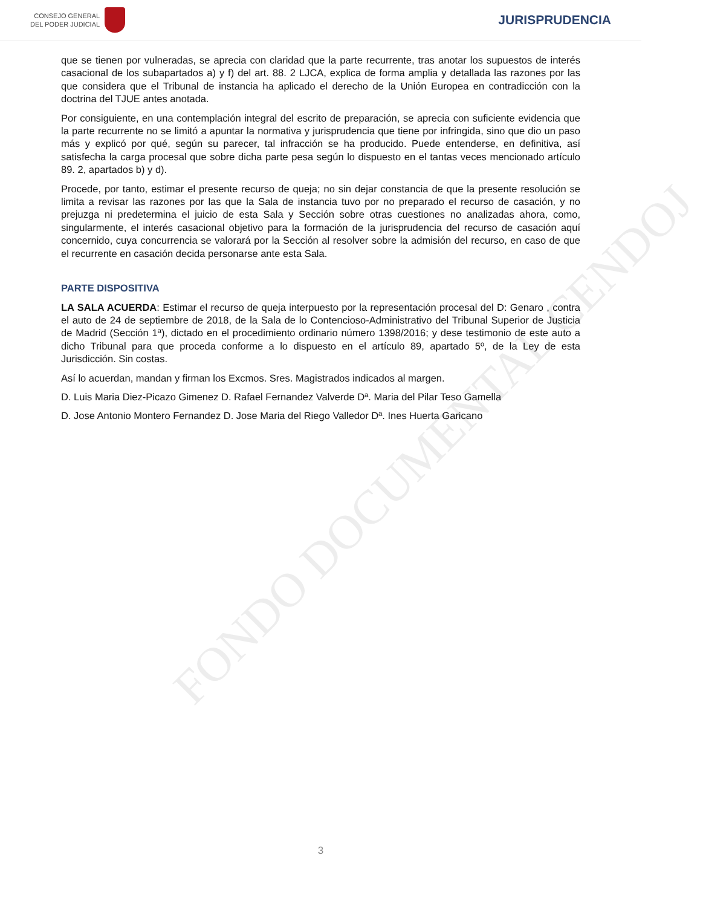CONSEJO GENERAL
DEL PODER JUDICIAL
JURISPRUDENCIA
FONDO DOCUMENTAL CENDOJ
que se tienen por vulneradas, se aprecia con claridad que la parte recurrente, tras anotar los supuestos de interés casacional de los subapartados a) y f) del art. 88. 2 LJCA, explica de forma amplia y detallada las razones por las que considera que el Tribunal de instancia ha aplicado el derecho de la Unión Europea en contradicción con la doctrina del TJUE antes anotada.
Por consiguiente, en una contemplación integral del escrito de preparación, se aprecia con suficiente evidencia que la parte recurrente no se limitó a apuntar la normativa y jurisprudencia que tiene por infringida, sino que dio un paso más y explicó por qué, según su parecer, tal infracción se ha producido. Puede entenderse, en definitiva, así satisfecha la carga procesal que sobre dicha parte pesa según lo dispuesto en el tantas veces mencionado artículo 89. 2, apartados b) y d).
Procede, por tanto, estimar el presente recurso de queja; no sin dejar constancia de que la presente resolución se limita a revisar las razones por las que la Sala de instancia tuvo por no preparado el recurso de casación, y no prejuzga ni predetermina el juicio de esta Sala y Sección sobre otras cuestiones no analizadas ahora, como, singularmente, el interés casacional objetivo para la formación de la jurisprudencia del recurso de casación aquí concernido, cuya concurrencia se valorará por la Sección al resolver sobre la admisión del recurso, en caso de que el recurrente en casación decida personarse ante esta Sala.
PARTE DISPOSITIVA
LA SALA ACUERDA: Estimar el recurso de queja interpuesto por la representación procesal del D: Genaro , contra el auto de 24 de septiembre de 2018, de la Sala de lo Contencioso-Administrativo del Tribunal Superior de Justicia de Madrid (Sección 1ª), dictado en el procedimiento ordinario número 1398/2016; y dese testimonio de este auto a dicho Tribunal para que proceda conforme a lo dispuesto en el artículo 89, apartado 5º, de la Ley de esta Jurisdicción. Sin costas.
Así lo acuerdan, mandan y firman los Excmos. Sres. Magistrados indicados al margen.
D. Luis Maria Diez-Picazo Gimenez D. Rafael Fernandez Valverde Dª. Maria del Pilar Teso Gamella
D. Jose Antonio Montero Fernandez D. Jose Maria del Riego Valledor Dª. Ines Huerta Garicano
3